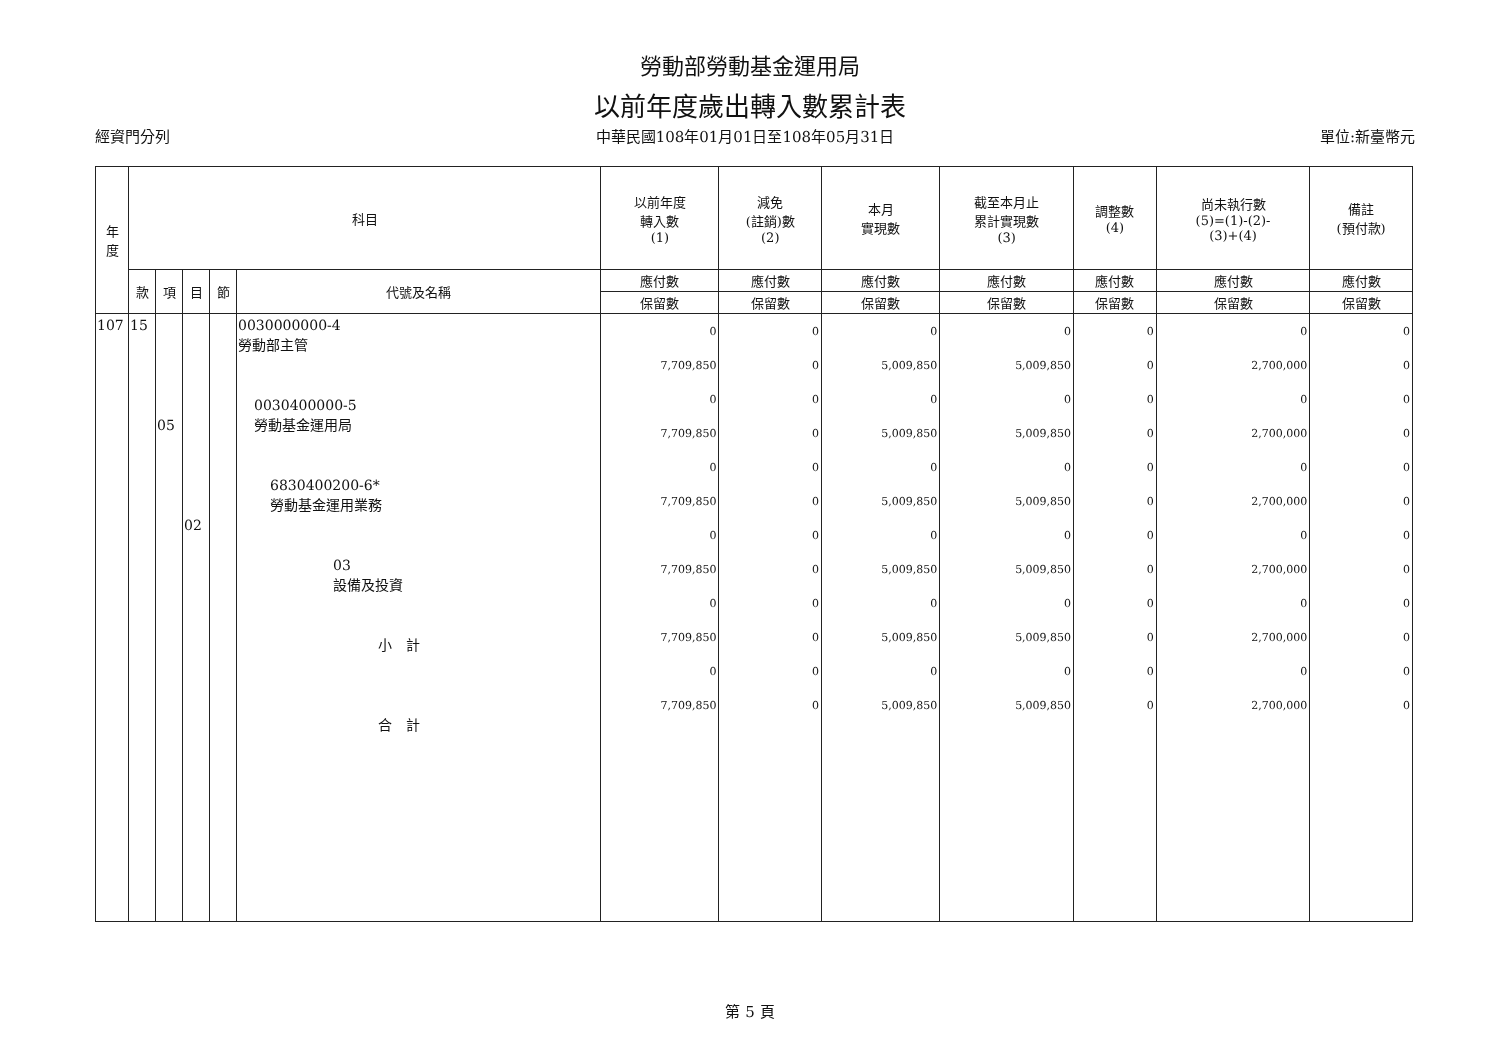勞動部勞動基金運用局
以前年度歲出轉入數累計表
經資門分列 中華民國108年01月01日至108年05月31日 單位:新臺幣元
| 年 度 | 科目 | | | | | 以前年度 轉入數 (1) | 減免 (註銷)數 (2) | 本月 實現數 | 截至本月止 累計實現數 (3) | 調整數 (4) | 尚未執行數 (5)=(1)-(2)- (3)+(4) | 備註 (預付款) |
| --- | --- | --- | --- | --- | --- | --- | --- | --- | --- | --- | --- | --- |
| | 款 | 項 | 目 | 節 | 代號及名稱 | 應付數 | 應付數 | 應付數 | 應付數 | 應付數 | 應付數 | 應付數 |
| | | | | | | 保留數 | 保留數 | 保留數 | 保留數 | 保留數 | 保留數 | 保留數 |
| 107 | 15 | 05 | 02 | | 0030000000-4 勞動部主管 0030400000-5 勞動基金運用局 6830400200-6* 勞動基金運用業務 03 設備及投資 小 計 合 計 | 0 7,709,850 0 7,709,850 0 7,709,850 0 7,709,850 0 7,709,850 0 7,709,850 | 0 0 0 0 0 0 0 0 0 0 0 0 | 0 5,009,850 0 5,009,850 0 5,009,850 0 5,009,850 0 5,009,850 0 5,009,850 | 0 5,009,850 0 5,009,850 0 5,009,850 0 5,009,850 0 5,009,850 0 5,009,850 | 0 0 0 0 0 0 0 0 0 0 0 0 | 0 2,700,000 0 2,700,000 0 2,700,000 0 2,700,000 0 2,700,000 0 2,700,000 | 0 0 0 0 0 0 0 0 0 0 0 0 |
第 5 頁